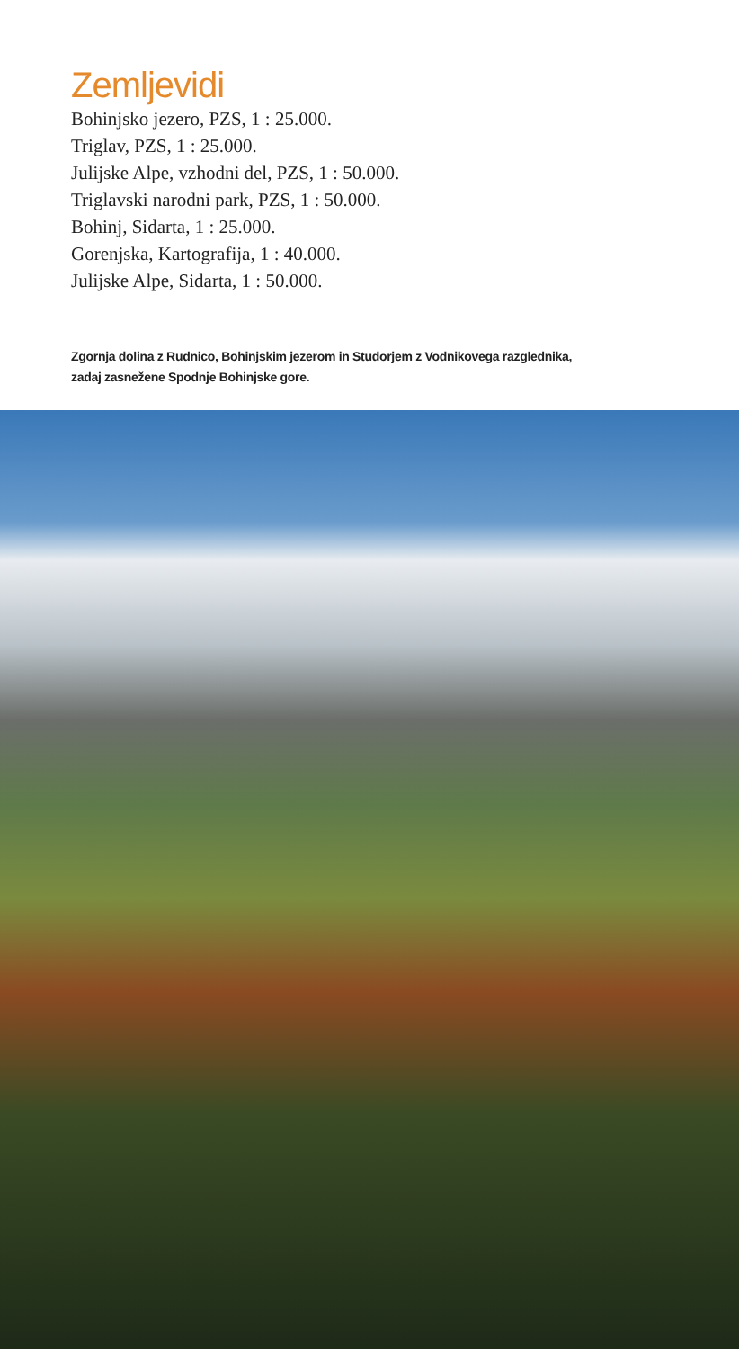Zemljevidi
Bohinjsko jezero, PZS, 1 : 25.000.
Triglav, PZS, 1 : 25.000.
Julijske Alpe, vzhodni del, PZS, 1 : 50.000.
Triglavski narodni park, PZS, 1 : 50.000.
Bohinj, Sidarta, 1 : 25.000.
Gorenjska, Kartografija, 1 : 40.000.
Julijske Alpe, Sidarta, 1 : 50.000.
Zgornja dolina z Rudnico, Bohinjskim jezerom in Studorjem z Vodnikovega razglednika,
zadaj zasnežene Spodnje Bohinjske gore.